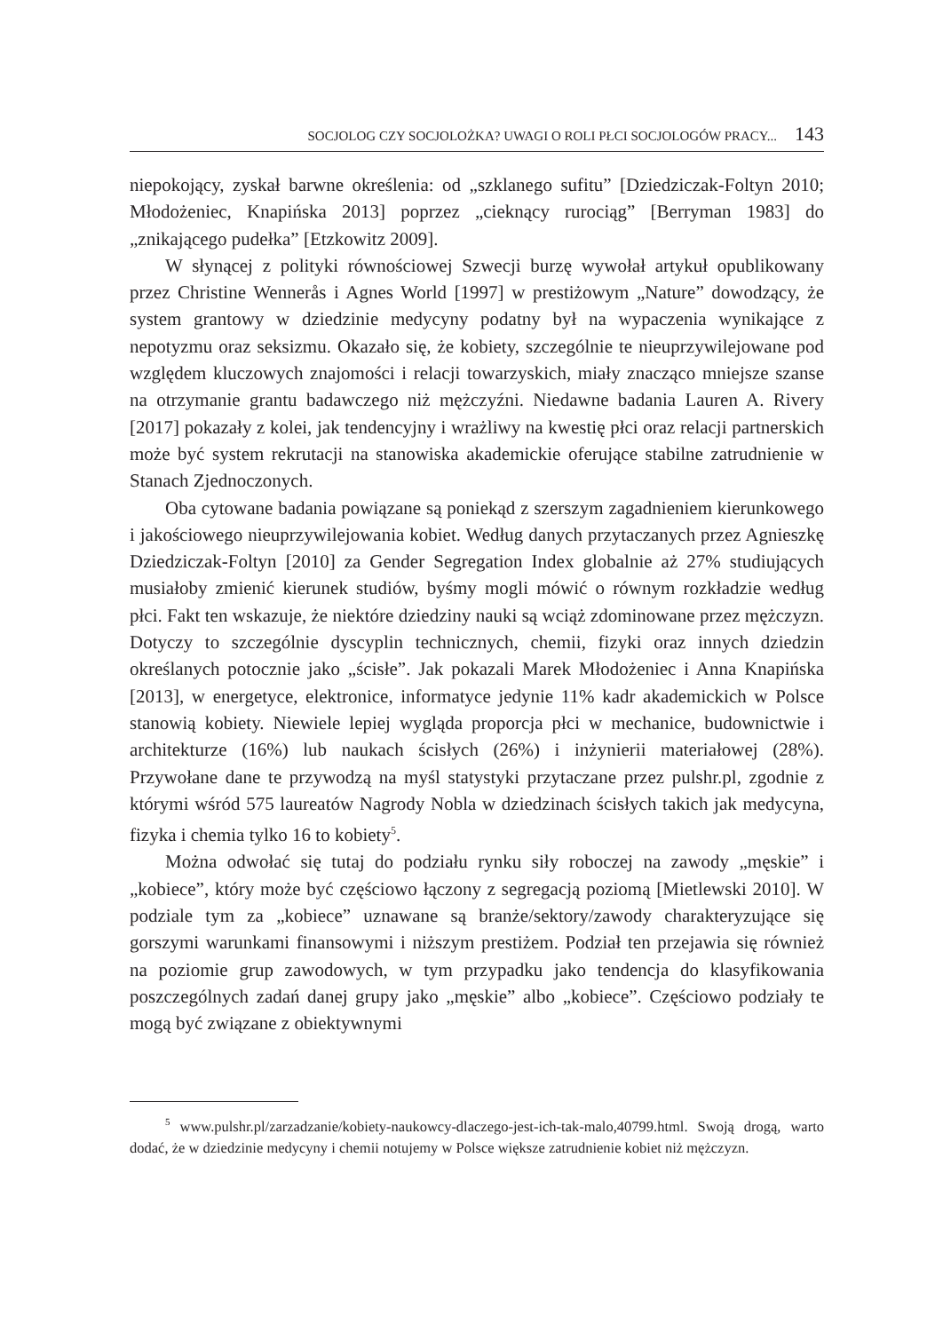SOCJOLOG CZY SOCJOLOŻKA? UWAGI O ROLI PŁCI SOCJOLOGÓW PRACY... 143
niepokojący, zyskał barwne określenia: od „szklanego sufitu” [Dziedziczak-Foltyn 2010; Młodożeniec, Knapińska 2013] poprzez „cieknący rurociąg” [Berryman 1983] do „znikającego pudełka” [Etzkowitz 2009].
W słynącej z polityki równościowej Szwecji burzę wywołał artykuł opublikowany przez Christine Wennerås i Agnes World [1997] w prestiżowym „Nature” dowodzący, że system grantowy w dziedzinie medycyny podatny był na wypaczenia wynikające z nepotyzmu oraz seksizmu. Okazało się, że kobiety, szczególnie te nieuprzywilejowane pod względem kluczowych znajomości i relacji towarzyskich, miały znacząco mniejsze szanse na otrzymanie grantu badawczego niż mężczyźni. Niedawne badania Lauren A. Rivery [2017] pokazały z kolei, jak tendencyjny i wrażliwy na kwestię płci oraz relacji partnerskich może być system rekrutacji na stanowiska akademickie oferujące stabilne zatrudnienie w Stanach Zjednoczonych.
Oba cytowane badania powiązane są poniekąd z szerszym zagadnieniem kierunkowego i jakościowego nieuprzywilejowania kobiet. Według danych przytaczanych przez Agnieszkę Dziedziczak-Foltyn [2010] za Gender Segregation Index globalnie aż 27% studiujących musiałoby zmienić kierunek studiów, byśmy mogli mówić o równym rozkładzie według płci. Fakt ten wskazuje, że niektóre dziedziny nauki są wciąż zdominowane przez mężczyzn. Dotyczy to szczególnie dyscyplin technicznych, chemii, fizyki oraz innych dziedzin określanych potocznie jako „ścisłe”. Jak pokazali Marek Młodożeniec i Anna Knapińska [2013], w energetyce, elektronice, informatyce jedynie 11% kadr akademickich w Polsce stanowią kobiety. Niewiele lepiej wygląda proporcja płci w mechanice, budownictwie i architekturze (16%) lub naukach ścisłych (26%) i inżynierii materiałowej (28%). Przywołane dane te przywodzą na myśl statystyki przytaczane przez pulshr.pl, zgodnie z którymi wśród 575 laureatów Nagrody Nobla w dziedzinach ścisłych takich jak medycyna, fizyka i chemia tylko 16 to kobiety<sup>5</sup>.
Można odwołać się tutaj do podziału rynku siły roboczej na zawody „męskie” i „kobiece”, który może być częściowo łączony z segregacją poziomą [Mietlewski 2010]. W podziale tym za „kobiece” uznawane są branże/sektory/zawody charakteryzujące się gorszymi warunkami finansowymi i niższym prestiżem. Podział ten przejawia się również na poziomie grup zawodowych, w tym przypadku jako tendencja do klasyfikowania poszczególnych zadań danej grupy jako „męskie” albo „kobiece”. Częściowo podziały te mogą być związane z obiektywnymi
<sup>5</sup> www.pulshr.pl/zarzadzanie/kobiety-naukowcy-dlaczego-jest-ich-tak-malo,40799.html. Swoją drogą, warto dodać, że w dziedzinie medycyny i chemii notujemy w Polsce większe zatrudnienie kobiet niż mężczyzn.